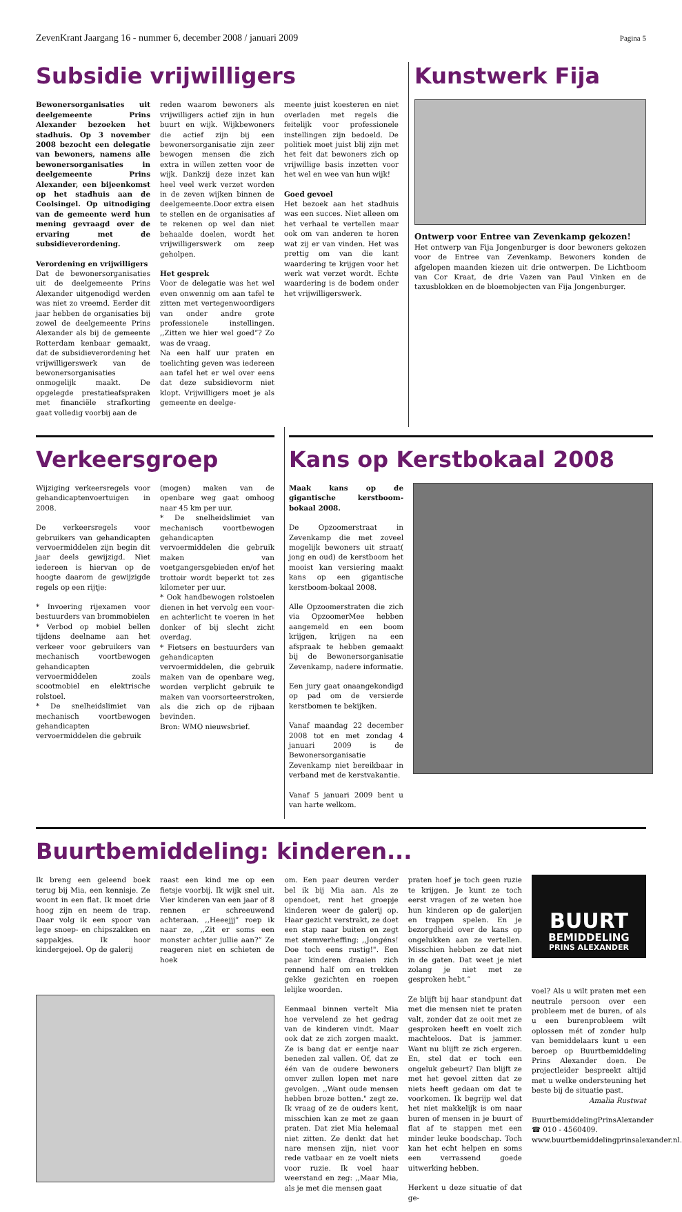ZevenKrant Jaargang 16 - nummer 6, december 2008 / januari 2009 Pagina 5
Subsidie vrijwilligers
Bewonersorganisaties uit deelgemeente Prins Alexander bezoeken het stadhuis. Op 3 november 2008 bezocht een delegatie van bewoners, namens alle bewonersorganisaties in deelgemeente Prins Alexander, een bijeenkomst op het stadhuis aan de Coolsingel. Op uitnodiging van de gemeente werd hun mening gevraagd over de ervaring met de subsidieverordening.
Verordening en vrijwilligers
Dat de bewonersorganisaties uit de deelgemeente Prins Alexander uitgenodigd werden was niet zo vreemd. Eerder dit jaar hebben de organisaties bij zowel de deelgemeente Prins Alexander als bij de gemeente Rotterdam kenbaar gemaakt, dat de subsidieverordening het vrijwilligerswerk van de bewonersorganisaties onmogelijk maakt. De opgelegde prestatieafspraken met financiële strafkorting gaat volledig voorbij aan de
reden waarom bewoners als vrijwilligers actief zijn in hun buurt en wijk. Wijkbewoners die actief zijn bij een bewonersorganisatie zijn zeer bewogen mensen die zich extra in willen zetten voor de wijk. Dankzij deze inzet kan heel veel werk verzet worden in de zeven wijken binnen de deelgemeente.Door extra eisen te stellen en de organisaties af te rekenen op wel dan niet behaalde doelen, wordt het vrijwilligerswerk om zeep geholpen.
Het gesprek
Voor de delegatie was het wel even onwennig om aan tafel te zitten met vertegenwoordigers van onder andre grote professionele instellingen. ,,Zitten we hier wel goed”? Zo was de vraag.
Na een half uur praten en toelichting geven was iedereen aan tafel het er wel over eens dat deze subsidievorm niet klopt. Vrijwilligers moet je als gemeente en deelge-
meente juist koesteren en niet overladen met regels die feitelijk voor professionele instellingen zijn bedoeld. De politiek moet juist blij zijn met het feit dat bewoners zich op vrijwillige basis inzetten voor het wel en wee van hun wijk!
Goed gevoel
Het bezoek aan het stadhuis was een succes. Niet alleen om het verhaal te vertellen maar ook om van anderen te horen wat zij er van vinden. Het was prettig om van die kant waardering te krijgen voor het werk wat verzet wordt. Echte waardering is de bodem onder het vrijwilligerswerk.
Kunstwerk Fija
Ontwerp voor Entree van Zevenkamp gekozen!
Het ontwerp van Fija Jongenburger is door bewoners gekozen voor de Entree van Zevenkamp. Bewoners konden de afgelopen maanden kiezen uit drie ontwerpen. De Lichtboom van Cor Kraat, de drie Vazen van Paul Vinken en de taxusblokken en de bloemobjecten van Fija Jongenburger.
Verkeersgroep
Wijziging verkeersregels voor gehandicaptenvoertuigen in 2008.
De verkeersregels voor gebruikers van gehandicapten vervoermiddelen zijn begin dit jaar deels gewijzigd. Niet iedereen is hiervan op de hoogte daarom de gewijzigde regels op een rijtje:
* Invoering rijexamen voor bestuurders van brommobielen
* Verbod op mobiel bellen tijdens deelname aan het verkeer voor gebruikers van mechanisch voortbewogen gehandicapten vervoermiddelen zoals scootmobiel en elektrische rolstoel.
* De snelheidslimiet van mechanisch voortbewogen gehandicapten vervoermiddelen die gebruik
(mogen) maken van de openbare weg gaat omhoog naar 45 km per uur.
* De snelheidslimiet van mechanisch voortbewogen gehandicapten vervoermiddelen die gebruik maken van voetgangersgebieden en/of het trottoir wordt beperkt tot zes kilometer per uur.
* Ook handbewogen rolstoelen dienen in het vervolg een voor- en achterlicht te voeren in het donker of bij slecht zicht overdag.
* Fietsers en bestuurders van gehandicapten vervoermiddelen, die gebruik maken van de openbare weg, worden verplicht gebruik te maken van voorsorteerstroken, als die zich op de rijbaan bevinden.
Bron: WMO nieuwsbrief.
Kans op Kerstbokaal 2008
Maak kans op de gigantische kerstboom-bokaal 2008.
De Opzoomerstraat in Zevenkamp die met zoveel mogelijk bewoners uit straat( jong en oud) de kerstboom het mooist kan versiering maakt kans op een gigantische kerstboom-bokaal 2008.
Alle Opzoomerstraten die zich via OpzoomerMee hebben aangemeld en een boom krijgen, krijgen na een afspraak te hebben gemaakt bij de Bewonersorganisatie Zevenkamp, nadere informatie.
Een jury gaat onaangekondigd op pad om de versierde kerstbomen te bekijken.
Vanaf maandag 22 december 2008 tot en met zondag 4 januari 2009 is de Bewonersorganisatie Zevenkamp niet bereikbaar in verband met de kerstvakantie.
Vanaf 5 januari 2009 bent u van harte welkom.
Buurtbemiddeling: kinderen...
Ik breng een geleend boek terug bij Mia, een kennisje. Ze woont in een flat. Ik moet drie hoog zijn en neem de trap. Daar volg ik een spoor van lege snoep- en chipszakken en sappakjes. Ik hoor kindergejoel. Op de galerij
raast een kind me op een fietsje voorbij. Ik wijk snel uit. Vier kinderen van een jaar of 8 rennen er schreeuwend achteraan. ,,Heeejjj” roep ik naar ze, ,,Zit er soms een monster achter jullie aan?” Ze reageren niet en schieten de hoek
om. Een paar deuren verder bel ik bij Mia aan. Als ze opendoet, rent het groepje kinderen weer de galerij op. Haar gezicht verstrakt, ze doet een stap naar buiten en zegt met stemverheffing: ,,Jongéns! Doe toch eens rustig!". Een paar kinderen draaien zich rennend half om en trekken gekke gezichten en roepen lelijke woorden.
Eenmaal binnen vertelt Mia hoe vervelend ze het gedrag van de kinderen vindt. Maar ook dat ze zich zorgen maakt. Ze is bang dat er eentje naar beneden zal vallen. Of, dat ze één van de oudere bewoners omver zullen lopen met nare gevolgen. ,,Want oude mensen hebben broze botten." zegt ze. Ik vraag of ze de ouders kent, misschien kan ze met ze gaan praten. Dat ziet Mia helemaal niet zitten. Ze denkt dat het nare mensen zijn, niet voor rede vatbaar en ze voelt niets voor ruzie. Ik voel haar weerstand en zeg: ,,Maar Mia, als je met die mensen gaat
praten hoef je toch geen ruzie te krijgen. Je kunt ze toch eerst vragen of ze weten hoe hun kinderen op de galerijen en trappen spelen. En je bezorgdheid over de kans op ongelukken aan ze vertellen. Misschien hebben ze dat niet in de gaten. Dat weet je niet zolang je niet met ze gesproken hebt.”
Ze blijft bij haar standpunt dat met die mensen niet te praten valt, zonder dat ze ooit met ze gesproken heeft en voelt zich machteloos. Dat is jammer. Want nu blijft ze zich ergeren. En, stel dat er toch een ongeluk gebeurt? Dan blijft ze met het gevoel zitten dat ze niets heeft gedaan om dat te voorkomen. Ik begrijp wel dat het niet makkelijk is om naar buren of mensen in je buurt of flat af te stappen met een minder leuke boodschap. Toch kan het echt helpen en soms een verrassend goede uitwerking hebben.
Herkent u deze situatie of dat ge-
BUURT
BEMIDDELING
PRINS ALEXANDER
voel? Als u wilt praten met een neutrale persoon over een probleem met de buren, of als u een burenprobleem wilt oplossen mét of zonder hulp van bemiddelaars kunt u een beroep op Buurtbemiddeling Prins Alexander doen. De projectleider bespreekt altijd met u welke ondersteuning het beste bij de situatie past.
Amalia Rustwat
BuurtbemiddelingPrinsAlexander
☎ 010 - 4560409.
www.buurtbemiddelingprinsalexander.nl.